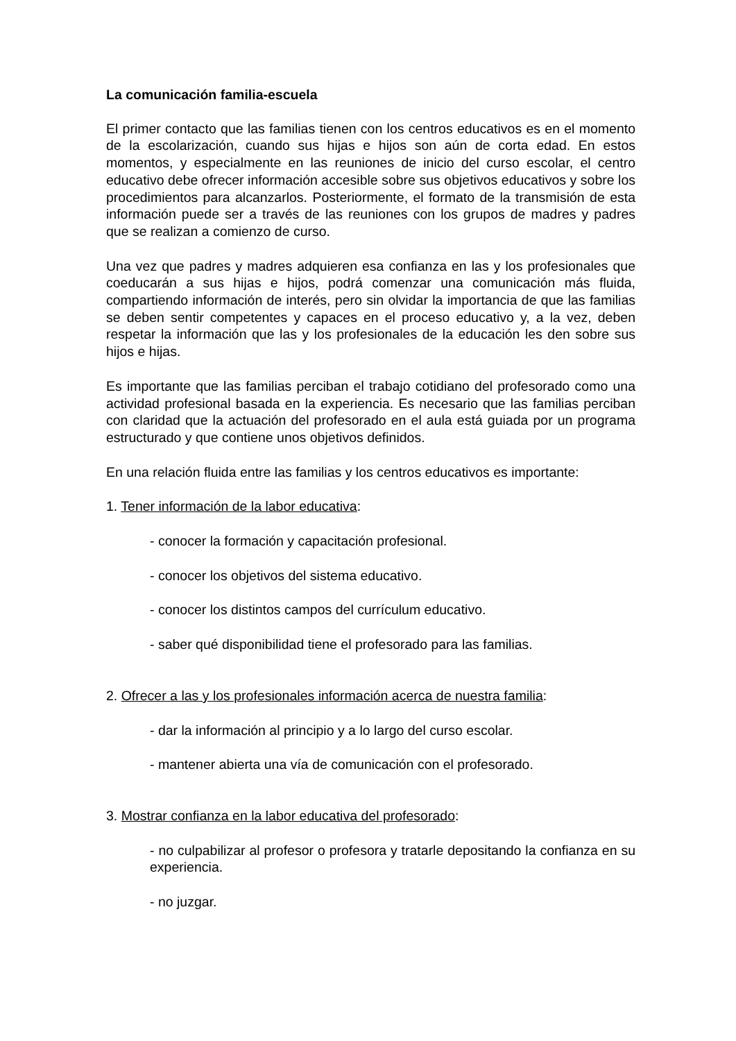La comunicación familia-escuela
El primer contacto que las familias tienen con los centros educativos es en el momento de la escolarización, cuando sus hijas e hijos son aún de corta edad. En estos momentos, y especialmente en las reuniones de inicio del curso escolar, el centro educativo debe ofrecer información accesible sobre sus objetivos educativos y sobre los procedimientos para alcanzarlos. Posteriormente, el formato de la transmisión de esta información puede ser a través de las reuniones con los grupos de madres y padres que se realizan a comienzo de curso.
Una vez que padres y madres adquieren esa confianza en las y los profesionales que coeducarán a sus hijas e hijos, podrá comenzar una comunicación más fluida, compartiendo información de interés, pero sin olvidar la importancia de que las familias se deben sentir competentes y capaces en el proceso educativo y, a la vez, deben respetar la información que las y los profesionales de la educación les den sobre sus hijos e hijas.
Es importante que las familias perciban el trabajo cotidiano del profesorado como una actividad profesional basada en la experiencia. Es necesario que las familias perciban con claridad que la actuación del profesorado en el aula está guiada por un programa estructurado y que contiene unos objetivos definidos.
En una relación fluida entre las familias y los centros educativos es importante:
1. Tener información de la labor educativa:
- conocer la formación y capacitación profesional.
- conocer los objetivos del sistema educativo.
- conocer los distintos campos del currículum educativo.
- saber qué disponibilidad tiene el profesorado para las familias.
2. Ofrecer a las y los profesionales información acerca de nuestra familia:
- dar la información al principio y a lo largo del curso escolar.
- mantener abierta una vía de comunicación con el profesorado.
3. Mostrar confianza en la labor educativa del profesorado:
- no culpabilizar al profesor o profesora y tratarle depositando la confianza en su experiencia.
- no juzgar.